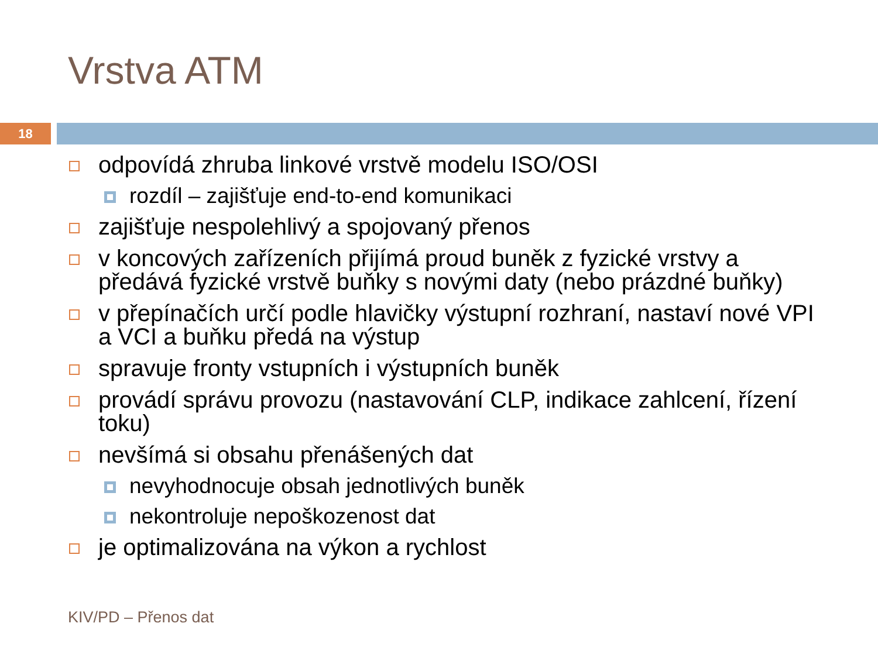Vrstva ATM
18
odpovídá zhruba linkové vrstvě modelu ISO/OSI
rozdíl – zajišťuje end-to-end komunikaci
zajišťuje nespolehlivý a spojovaný přenos
v koncových zařízeních přijímá proud buněk z fyzické vrstvy a předává fyzické vrstvě buňky s novými daty (nebo prázdné buňky)
v přepínačích určí podle hlavičky výstupní rozhraní, nastaví nové VPI a VCI a buňku předá na výstup
spravuje fronty vstupních i výstupních buněk
provádí správu provozu (nastavování CLP, indikace zahlcení, řízení toku)
nevšímá si obsahu přenášených dat
nevyhodnocuje obsah jednotlivých buněk
nekontroluje nepoškozenost dat
je optimalizována na výkon a rychlost
KIV/PD – Přenos dat